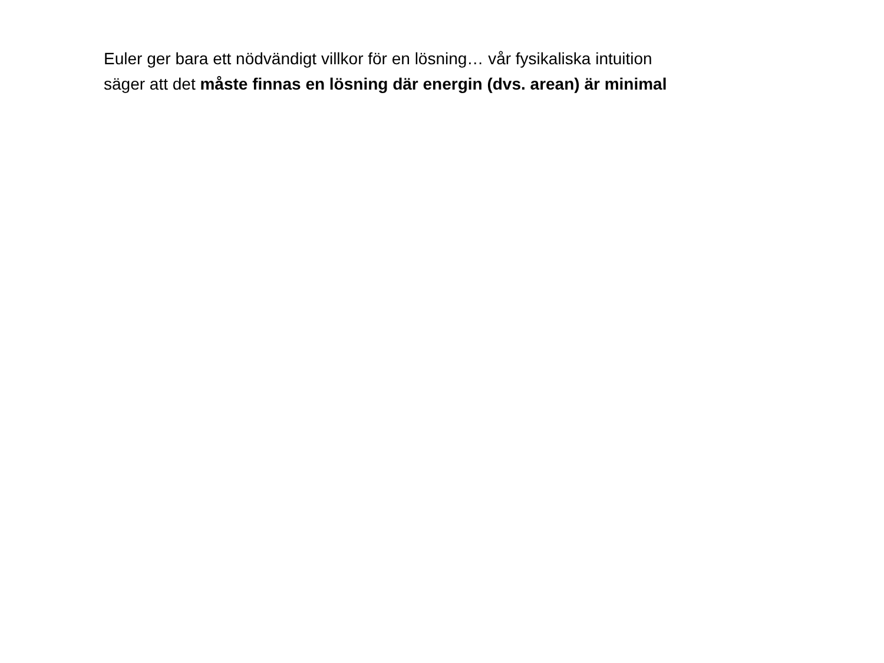Euler ger bara ett nödvändigt villkor för en lösning… vår fysikaliska intuition säger att det måste finnas en lösning där energin (dvs. arean) är minimal